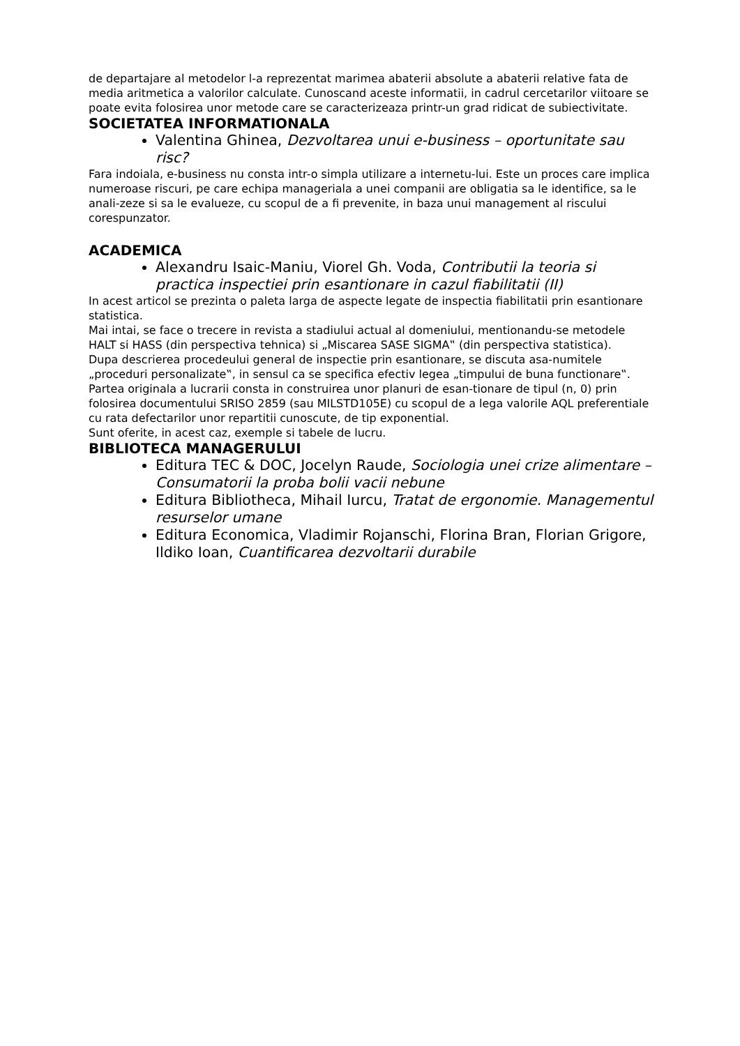de departajare al metodelor l-a reprezentat marimea abaterii absolute a abaterii relative fata de media aritmetica a valorilor calculate. Cunoscand aceste informatii, in cadrul cercetarilor viitoare se poate evita folosirea unor metode care se caracterizeaza printr-un grad ridicat de subiectivitate.
SOCIETATEA INFORMATIONALA
Valentina Ghinea, Dezvoltarea unui e-business – oportunitate sau risc?
Fara indoiala, e-business nu consta intr-o simpla utilizare a internetu-lui. Este un proces care implica numeroase riscuri, pe care echipa manageriala a unei companii are obligatia sa le identifice, sa le anali-zeze si sa le evalueze, cu scopul de a fi prevenite, in baza unui management al riscului corespunzator.
ACADEMICA
Alexandru Isaic-Maniu, Viorel Gh. Voda, Contributii la teoria si practica inspectiei prin esantionare in cazul fiabilitatii (II)
In acest articol se prezinta o paleta larga de aspecte legate de inspectia fiabilitatii prin esantionare statistica.
Mai intai, se face o trecere in revista a stadiului actual al domeniului, mentionandu-se metodele HALT si HASS (din perspectiva tehnica) si „Miscarea SASE SIGMA‟ (din perspectiva statistica).
Dupa descrierea procedeului general de inspectie prin esantionare, se discuta asa-numitele „proceduri personalizate‟, in sensul ca se specifica efectiv legea „timpului de buna functionare‟.
Partea originala a lucrarii consta in construirea unor planuri de esan-tionare de tipul (n, 0) prin folosirea documentului SRISO 2859 (sau MILSTD105E) cu scopul de a lega valorile AQL preferentiale cu rata defectarilor unor repartitii cunoscute, de tip exponential.
Sunt oferite, in acest caz, exemple si tabele de lucru.
BIBLIOTECA MANAGERULUI
Editura TEC & DOC, Jocelyn Raude, Sociologia unei crize alimentare – Consumatorii la proba bolii vacii nebune
Editura Bibliotheca, Mihail Iurcu, Tratat de ergonomie. Managementul resurselor umane
Editura Economica, Vladimir Rojanschi, Florina Bran, Florian Grigore, Ildiko Ioan, Cuantificarea dezvoltarii durabile